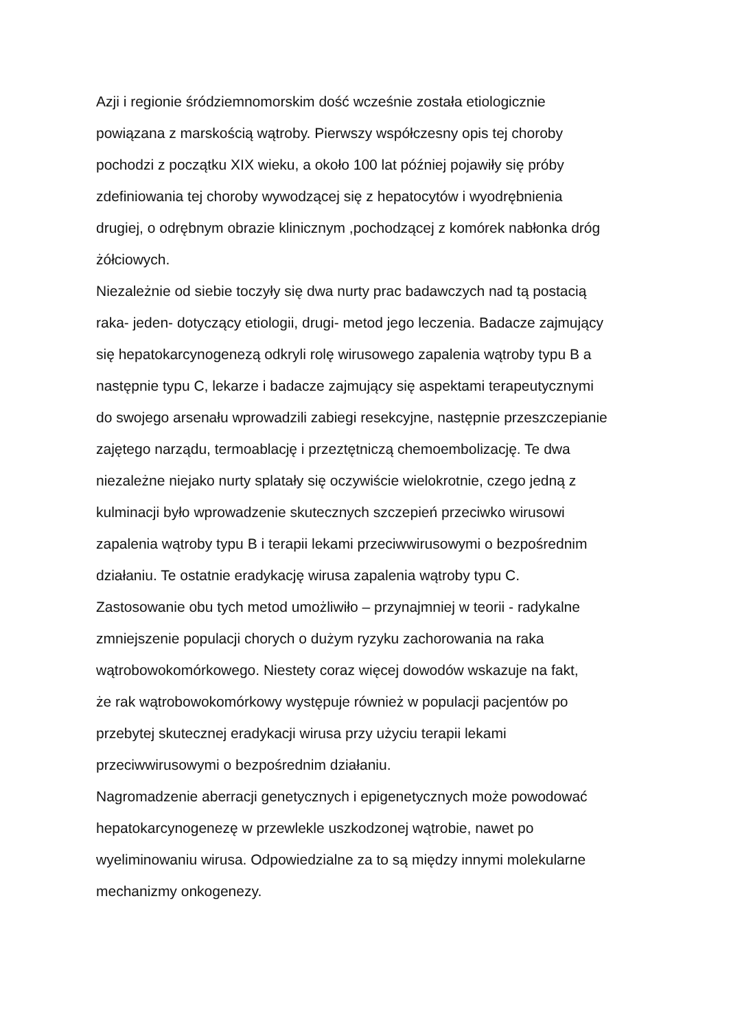Azji i regionie śródziemnomorskim dość wcześnie została etiologicznie
powiązana z marskością wątroby. Pierwszy współczesny opis tej choroby
pochodzi z początku XIX wieku, a około 100 lat później pojawiły się próby
zdefiniowania tej choroby wywodzącej się z hepatocytów i wyodrębnienia
drugiej, o odrębnym obrazie klinicznym ,pochodzącej z komórek nabłonka dróg
żółciowych.
Niezależnie od siebie toczyły się dwa nurty prac badawczych nad tą postacią
raka- jeden- dotyczący etiologii, drugi- metod jego leczenia. Badacze zajmujący
się hepatokarcynogenezą odkryli rolę wirusowego zapalenia wątroby typu B a
następnie typu C, lekarze i badacze zajmujący się aspektami terapeutycznymi
do swojego arsenału wprowadzili zabiegi resekcyjne, następnie przeszczepianie
zajętego narządu, termoablację i przeztętniczą chemoembolizację. Te dwa
niezależne niejako nurty splatały się oczywiście wielokrotnie, czego jedną z
kulminacji było wprowadzenie skutecznych szczepień przeciwko wirusowi
zapalenia wątroby typu B i terapii lekami przeciwwirusowymi o bezpośrednim
działaniu. Te ostatnie eradykację wirusa zapalenia wątroby typu C.
Zastosowanie obu tych metod umożliwiło – przynajmniej w teorii - radykalne
zmniejszenie populacji chorych o dużym ryzyku zachorowania na raka
wątrobowokomórkowego. Niestety coraz więcej dowodów wskazuje na fakt,
że rak wątrobowokomórkowy występuje również w populacji pacjentów po
przebytej skutecznej eradykacji wirusa przy użyciu terapii lekami
przeciwwirusowymi o bezpośrednim działaniu.
Nagromadzenie aberracji genetycznych i epigenetycznych może powodować
hepatokarcynogenezę w przewlekle uszkodzonej wątrobie, nawet po
wyeliminowaniu wirusa. Odpowiedzialne za to są między innymi molekularne
mechanizmy onkogenezy.